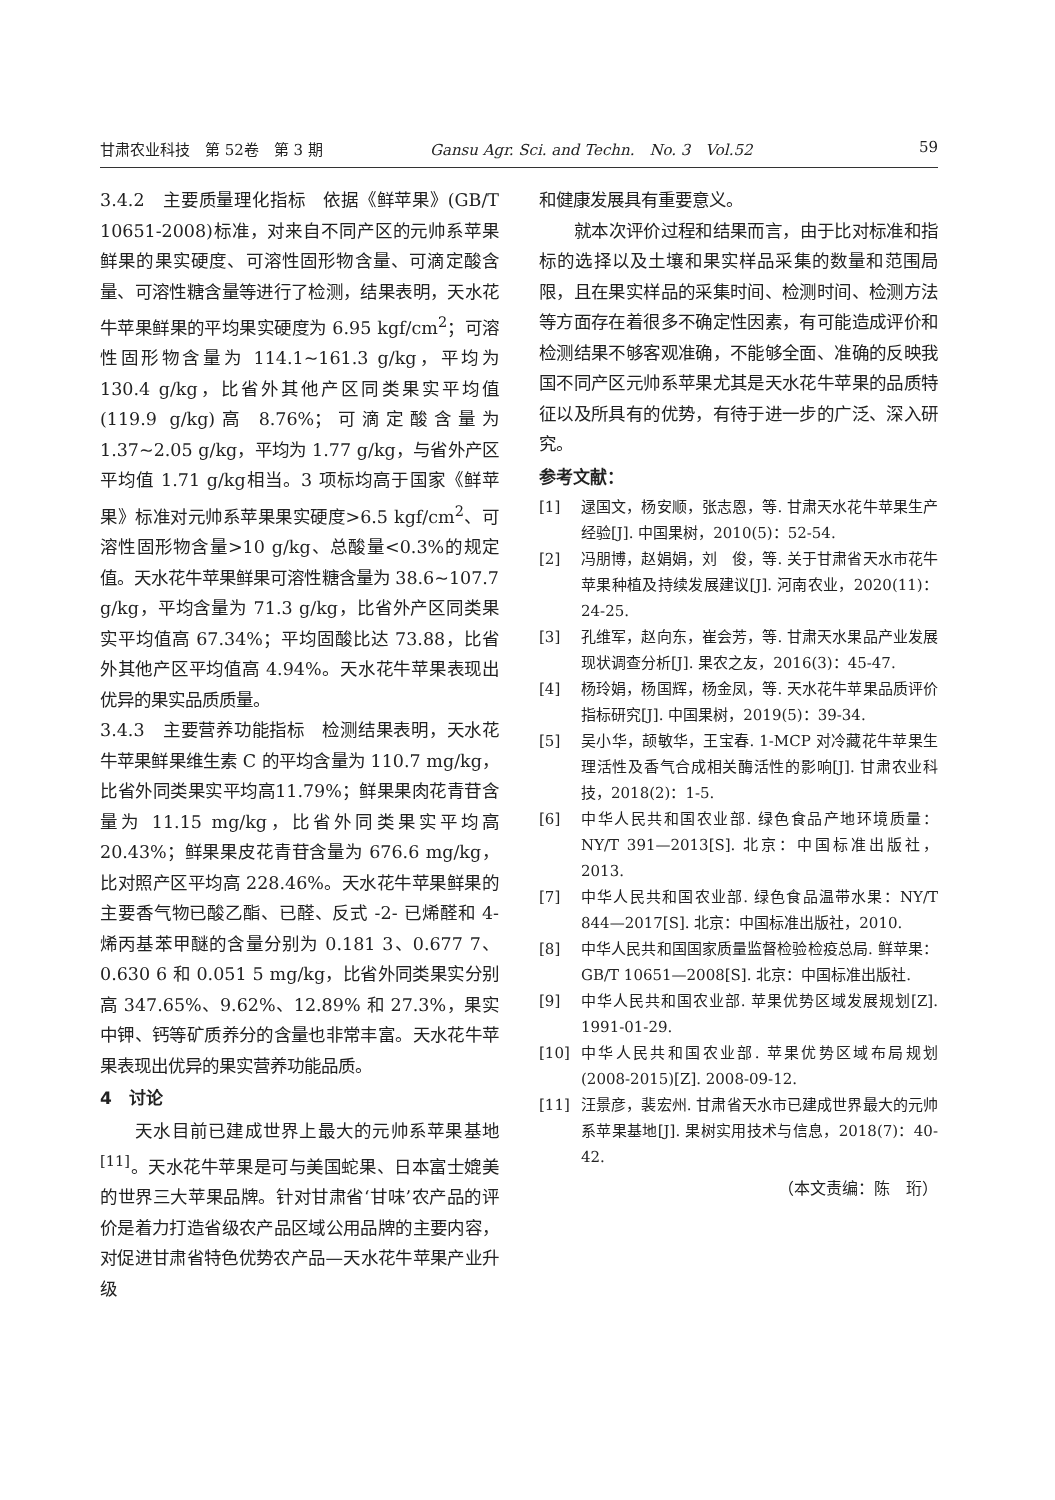甘肃农业科技　第 52卷　第 3 期 Gansu Agr. Sci. and Techn.　No. 3　Vol.52 59
3.4.2　主要质量理化指标　依据《鲜苹果》(GB/T 10651-2008)标准，对来自不同产区的元帅系苹果鲜果的果实硬度、可溶性固形物含量、可滴定酸含量、可溶性糖含量等进行了检测，结果表明，天水花牛苹果鲜果的平均果实硬度为 6.95 kgf/cm<sup>2</sup>；可溶性固形物含量为 114.1~161.3 g/kg，平均为 130.4 g/kg，比省外其他产区同类果实平均值(119.9 g/kg)高 8.76%；可滴定酸含量为 1.37~2.05 g/kg，平均为 1.77 g/kg，与省外产区平均值 1.71 g/kg相当。3 项标均高于国家《鲜苹果》标准对元帅系苹果果实硬度>6.5 kgf/cm<sup>2</sup>、可溶性固形物含量>10 g/kg、总酸量<0.3%的规定值。天水花牛苹果鲜果可溶性糖含量为 38.6~107.7 g/kg，平均含量为 71.3 g/kg，比省外产区同类果实平均值高 67.34%；平均固酸比达 73.88，比省外其他产区平均值高 4.94%。天水花牛苹果表现出优异的果实品质质量。
3.4.3　主要营养功能指标　检测结果表明，天水花牛苹果鲜果维生素 C 的平均含量为 110.7 mg/kg，比省外同类果实平均高11.79%；鲜果果肉花青苷含量为 11.15 mg/kg，比省外同类果实平均高 20.43%；鲜果果皮花青苷含量为 676.6 mg/kg，比对照产区平均高 228.46%。天水花牛苹果鲜果的主要香气物已酸乙酯、已醛、反式 -2- 已烯醛和 4- 烯丙基苯甲醚的含量分别为 0.181 3、0.677 7、0.630 6 和 0.051 5 mg/kg，比省外同类果实分别高 347.65%、9.62%、12.89% 和 27.3%，果实中钾、钙等矿质养分的含量也非常丰富。天水花牛苹果表现出优异的果实营养功能品质。
4　讨论
天水目前已建成世界上最大的元帅系苹果基地<sup>[11]</sup>。天水花牛苹果是可与美国蛇果、日本富士媲美的世界三大苹果品牌。针对甘肃省‘甘味’农产品的评价是着力打造省级农产品区域公用品牌的主要内容，对促进甘肃省特色优势农产品—天水花牛苹果产业升级
和健康发展具有重要意义。
就本次评价过程和结果而言，由于比对标准和指标的选择以及土壤和果实样品采集的数量和范围局限，且在果实样品的采集时间、检测时间、检测方法等方面存在着很多不确定性因素，有可能造成评价和检测结果不够客观准确，不能够全面、准确的反映我国不同产区元帅系苹果尤其是天水花牛苹果的品质特征以及所具有的优势，有待于进一步的广泛、深入研究。
参考文献：
[1] 逯国文，杨安顺，张志恩，等. 甘肃天水花牛苹果生产经验[J]. 中国果树，2010(5)：52-54.
[2] 冯朋博，赵娟娟，刘　俊，等. 关于甘肃省天水市花牛苹果种植及持续发展建议[J]. 河南农业，2020(11)：24-25.
[3] 孔维军，赵向东，崔会芳，等. 甘肃天水果品产业发展现状调查分析[J]. 果农之友，2016(3)：45-47.
[4] 杨玲娟，杨国辉，杨金凤，等. 天水花牛苹果品质评价指标研究[J]. 中国果树，2019(5)：39-34.
[5] 吴小华，颉敏华，王宝春. 1-MCP 对冷藏花牛苹果生理活性及香气合成相关酶活性的影响[J]. 甘肃农业科技，2018(2)：1-5.
[6] 中华人民共和国农业部. 绿色食品产地环境质量：NY/T 391—2013[S]. 北京：中国标准出版社，2013.
[7] 中华人民共和国农业部. 绿色食品温带水果：NY/T 844—2017[S]. 北京：中国标准出版社，2010.
[8] 中华人民共和国国家质量监督检验检疫总局. 鲜苹果：GB/T 10651—2008[S]. 北京：中国标准出版社.
[9] 中华人民共和国农业部. 苹果优势区域发展规划[Z]. 1991-01-29.
[10] 中华人民共和国农业部. 苹果优势区域布局规划(2008-2015)[Z]. 2008-09-12.
[11] 汪景彦，裴宏州. 甘肃省天水市已建成世界最大的元帅系苹果基地[J]. 果树实用技术与信息，2018(7)：40-42.
（本文责编：陈　珩）